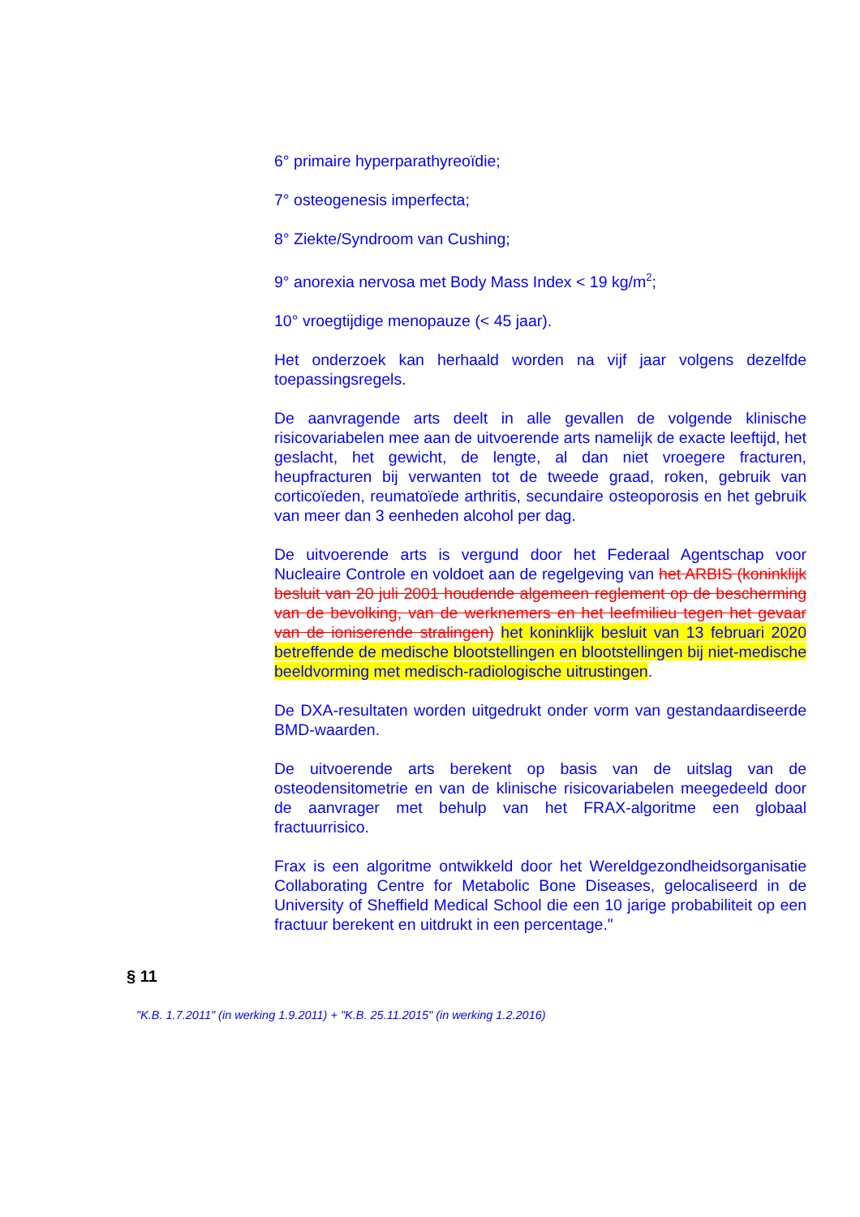6° primaire hyperparathyreoïdie;
7° osteogenesis imperfecta;
8° Ziekte/Syndroom van Cushing;
9° anorexia nervosa met Body Mass Index < 19 kg/m<sup>2</sup>;
10° vroegtijdige menopauze (< 45 jaar).
Het onderzoek kan herhaald worden na vijf jaar volgens dezelfde toepassingsregels.
De aanvragende arts deelt in alle gevallen de volgende klinische risicovariabelen mee aan de uitvoerende arts namelijk de exacte leeftijd, het geslacht, het gewicht, de lengte, al dan niet vroegere fracturen, heupfracturen bij verwanten tot de tweede graad, roken, gebruik van corticoïeden, reumatoïede arthritis, secundaire osteoporosis en het gebruik van meer dan 3 eenheden alcohol per dag.
De uitvoerende arts is vergund door het Federaal Agentschap voor Nucleaire Controle en voldoet aan de regelgeving van het ARBIS (koninklijk besluit van 20 juli 2001 houdende algemeen reglement op de bescherming van de bevolking, van de werknemers en het leefmilieu tegen het gevaar van de ioniserende stralingen) het koninklijk besluit van 13 februari 2020 betreffende de medische blootstellingen en blootstellingen bij niet-medische beeldvorming met medisch-radiologische uitrustingen.
De DXA-resultaten worden uitgedrukt onder vorm van gestandaardiseerde BMD-waarden.
De uitvoerende arts berekent op basis van de uitslag van de osteodensitometrie en van de klinische risicovariabelen meegedeeld door de aanvrager met behulp van het FRAX-algoritme een globaal fractuurrisico.
Frax is een algoritme ontwikkeld door het Wereldgezondheidsorganisatie Collaborating Centre for Metabolic Bone Diseases, gelocaliseerd in de University of Sheffield Medical School die een 10 jarige probabiliteit op een fractuur berekent en uitdrukt in een percentage."
§ 11
"K.B. 1.7.2011" (in werking 1.9.2011) + "K.B. 25.11.2015" (in werking 1.2.2016)